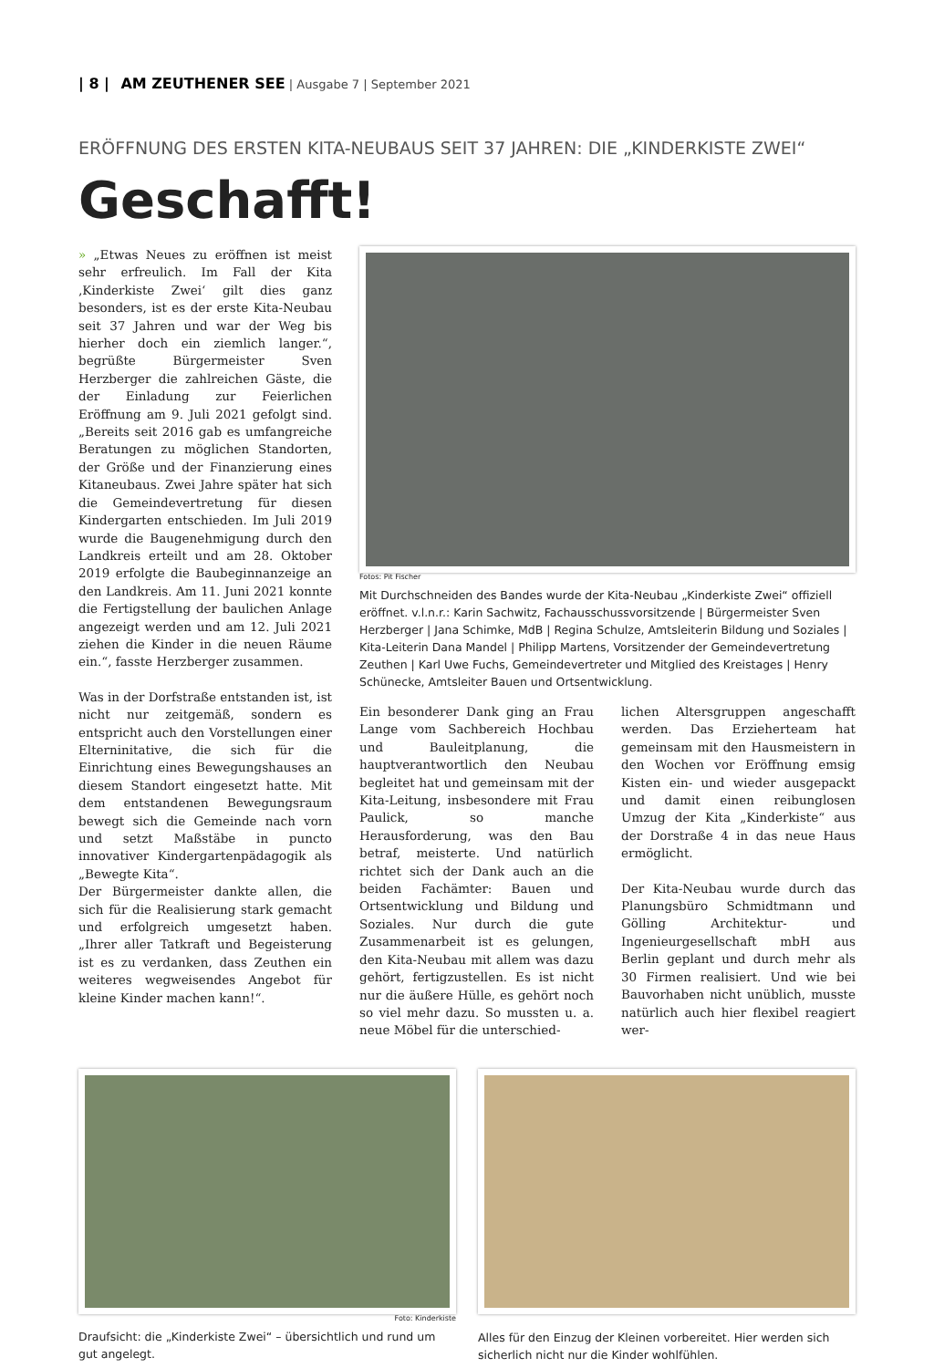| 8 | AM ZEUTHENER SEE | Ausgabe 7 | September 2021
ERÖFFNUNG DES ERSTEN KITA-NEUBAUS SEIT 37 JAHREN: DIE „KINDERKISTE ZWEI“
Geschafft!
» „Etwas Neues zu eröffnen ist meist sehr erfreulich. Im Fall der Kita ‚Kinderkiste Zwei‘ gilt dies ganz besonders, ist es der erste Kita-Neubau seit 37 Jahren und war der Weg bis hierher doch ein ziemlich langer.“, begrüßte Bürgermeister Sven Herzberger die zahlreichen Gäste, die der Einladung zur Feierlichen Eröffnung am 9. Juli 2021 gefolgt sind. „Bereits seit 2016 gab es umfangreiche Beratungen zu möglichen Standorten, der Größe und der Finanzierung eines Kitaneubaus. Zwei Jahre später hat sich die Gemeindevertretung für diesen Kindergarten entschieden. Im Juli 2019 wurde die Baugenehmigung durch den Landkreis erteilt und am 28. Oktober 2019 erfolgte die Baubeginnanzeige an den Landkreis. Am 11. Juni 2021 konnte die Fertigstellung der baulichen Anlage angezeigt werden und am 12. Juli 2021 ziehen die Kinder in die neuen Räume ein.“, fasste Herzberger zusammen.
Was in der Dorfstraße entstanden ist, ist nicht nur zeitgemäß, sondern es entspricht auch den Vorstellungen einer Elterninitative, die sich für die Einrichtung eines Bewegungshauses an diesem Standort eingesetzt hatte. Mit dem entstandenen Bewegungsraum bewegt sich die Gemeinde nach vorn und setzt Maßstäbe in puncto innovativer Kindergartenpädagogik als „Bewegte Kita“.
Der Bürgermeister dankte allen, die sich für die Realisierung stark gemacht und erfolgreich umgesetzt haben. „Ihrer aller Tatkraft und Begeisterung ist es zu verdanken, dass Zeuthen ein weiteres wegweisendes Angebot für kleine Kinder machen kann!“.
Fotos: Pit Fischer
Mit Durchschneiden des Bandes wurde der Kita-Neubau „Kinderkiste Zwei“ offiziell eröffnet. v.l.n.r.: Karin Sachwitz, Fachausschussvorsitzende | Bürgermeister Sven Herzberger | Jana Schimke, MdB | Regina Schulze, Amtsleiterin Bildung und Soziales | Kita-Leiterin Dana Mandel | Philipp Martens, Vorsitzender der Gemeindevertretung Zeuthen | Karl Uwe Fuchs, Gemeindevertreter und Mitglied des Kreistages | Henry Schünecke, Amtsleiter Bauen und Ortsentwicklung.
Ein besonderer Dank ging an Frau Lange vom Sachbereich Hochbau und Bauleitplanung, die hauptverantwortlich den Neubau begleitet hat und gemeinsam mit der Kita-Leitung, insbesondere mit Frau Paulick, so manche Herausforderung, was den Bau betraf, meisterte. Und natürlich richtet sich der Dank auch an die beiden Fachämter: Bauen und Ortsentwicklung und Bildung und Soziales. Nur durch die gute Zusammenarbeit ist es gelungen, den Kita-Neubau mit allem was dazu gehört, fertigzustellen. Es ist nicht nur die äußere Hülle, es gehört noch so viel mehr dazu. So mussten u. a. neue Möbel für die unterschied-
lichen Altersgruppen angeschafft werden. Das Erzieherteam hat gemeinsam mit den Hausmeistern in den Wochen vor Eröffnung emsig Kisten ein- und wieder ausgepackt und damit einen reibunglosen Umzug der Kita „Kinderkiste“ aus der Dorstraße 4 in das neue Haus ermöglicht.
Der Kita-Neubau wurde durch das Planungsbüro Schmidtmann und Gölling Architektur- und Ingenieurgesellschaft mbH aus Berlin geplant und durch mehr als 30 Firmen realisiert. Und wie bei Bauvorhaben nicht unüblich, musste natürlich auch hier flexibel reagiert wer-
Foto: Kinderkiste
Draufsicht: die „Kinderkiste Zwei“ – übersichtlich und rund um gut angelegt.
Alles für den Einzug der Kleinen vorbereitet. Hier werden sich sicherlich nicht nur die Kinder wohlfühlen.